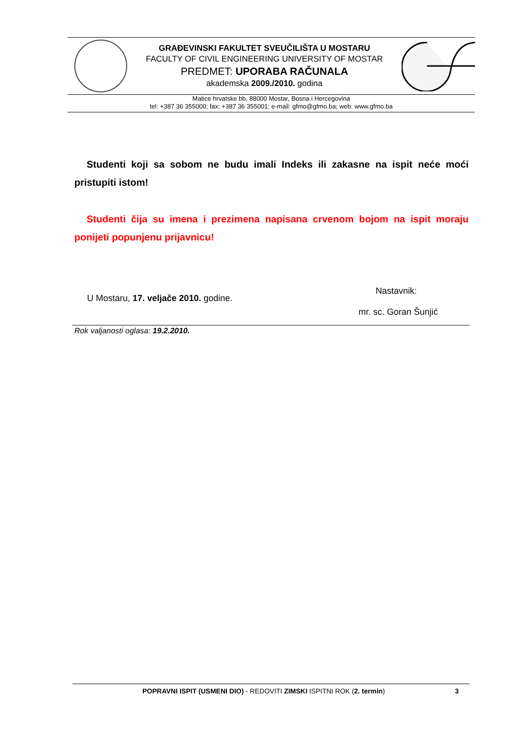GRAĐEVINSKI FAKULTET SVEUČILIŠTA U MOSTARU
FACULTY OF CIVIL ENGINEERING UNIVERSITY OF MOSTAR
PREDMET: UPORABA RAČUNALA
akademska 2009./2010. godina
Matice hrvatske bb, 88000 Mostar, Bosna i Hercegovina
tel: +387 36 355000; fax: +387 36 355001; e-mail: gfmo@gfmo.ba; web: www.gfmo.ba
Studenti koji sa sobom ne budu imali Indeks ili zakasne na ispit neće moći pristupiti istom!
Studenti čija su imena i prezimena napisana crvenom bojom na ispit moraju ponijeti popunjenu prijavnicu!
U Mostaru, 17. veljače 2010. godine.
Nastavnik:
mr. sc. Goran Šunjić
Rok valjanosti oglasa: 19.2.2010.
POPRAVNI ISPIT (USMENI DIO) - REDOVITI ZIMSKI ISPITNI ROK (2. termin)
3